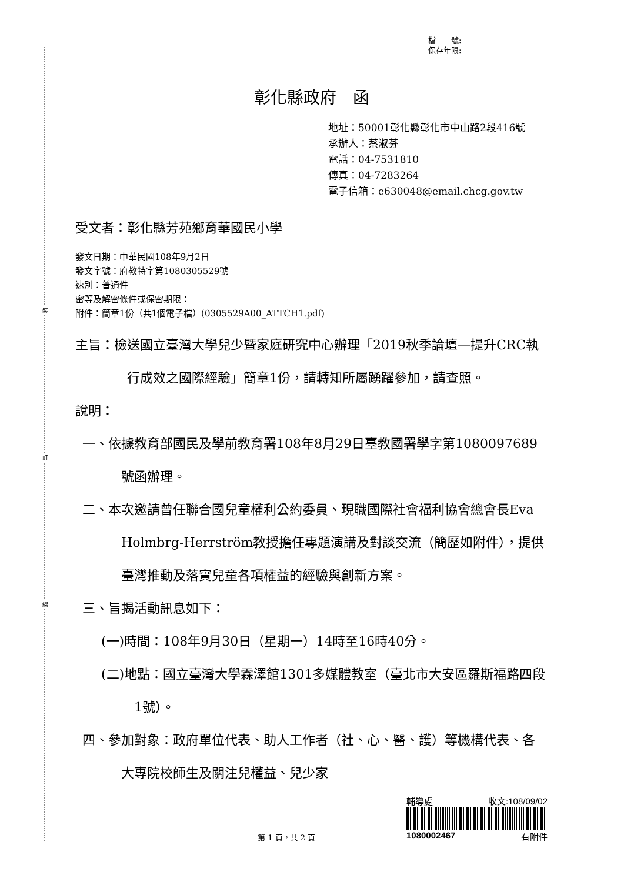裝
訂
線
檔　　號:
保存年限:
彰化縣政府　函
地址：50001彰化縣彰化市中山路2段416號
承辦人：蔡淑芬
電話：04-7531810
傳真：04-7283264
電子信箱：e630048@email.chcg.gov.tw
受文者：彰化縣芳苑鄉育華國民小學
發文日期：中華民國108年9月2日
發文字號：府教特字第1080305529號
速別：普通件
密等及解密條件或保密期限：
附件：簡章1份（共1個電子檔）(0305529A00_ATTCH1.pdf)
主旨：檢送國立臺灣大學兒少暨家庭研究中心辦理「2019秋季論壇—提升CRC執行成效之國際經驗」簡章1份，請轉知所屬踴躍參加，請查照。
說明：
一、依據教育部國民及學前教育署108年8月29日臺教國署學字第1080097689號函辦理。
二、本次邀請曾任聯合國兒童權利公約委員、現職國際社會福利協會總會長Eva Holmbrg-Herrström教授擔任專題演講及對談交流（簡歷如附件），提供臺灣推動及落實兒童各項權益的經驗與創新方案。
三、旨揭活動訊息如下：
(一)時間：108年9月30日（星期一）14時至16時40分。
(二)地點：國立臺灣大學霖澤館1301多媒體教室（臺北市大安區羅斯福路四段1號）。
四、參加對象：政府單位代表、助人工作者（社、心、醫、護）等機構代表、各大專院校師生及關注兒權益、兒少家
第 1 頁，共 2 頁
輔導處 收文:108/09/02
1080002467 有附件